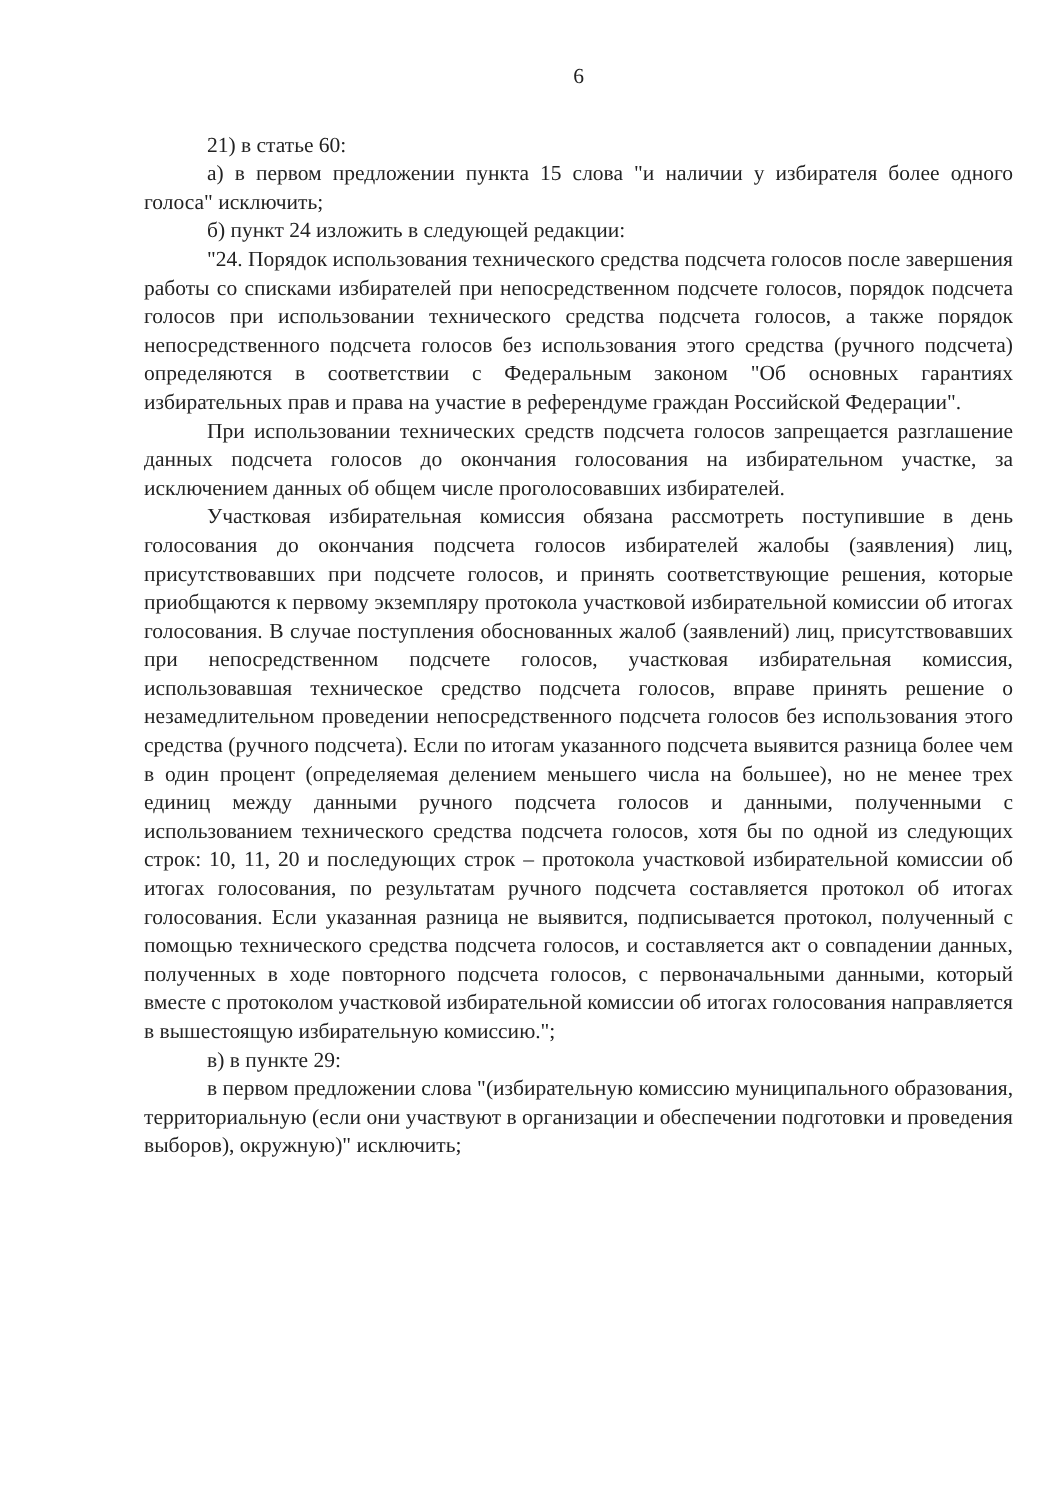6
21) в статье 60:
а) в первом предложении пункта 15 слова "и наличии у избирателя более одного голоса" исключить;
б) пункт 24 изложить в следующей редакции:
"24. Порядок использования технического средства подсчета голосов после завершения работы со списками избирателей при непосредственном подсчете голосов, порядок подсчета голосов при использовании технического средства подсчета голосов, а также порядок непосредственного подсчета голосов без использования этого средства (ручного подсчета) определяются в соответствии с Федеральным законом "Об основных гарантиях избирательных прав и права на участие в референдуме граждан Российской Федерации".
При использовании технических средств подсчета голосов запрещается разглашение данных подсчета голосов до окончания голосования на избирательном участке, за исключением данных об общем числе проголосовавших избирателей.
Участковая избирательная комиссия обязана рассмотреть поступившие в день голосования до окончания подсчета голосов избирателей жалобы (заявления) лиц, присутствовавших при подсчете голосов, и принять соответствующие решения, которые приобщаются к первому экземпляру протокола участковой избирательной комиссии об итогах голосования. В случае поступления обоснованных жалоб (заявлений) лиц, присутствовавших при непосредственном подсчете голосов, участковая избирательная комиссия, использовавшая техническое средство подсчета голосов, вправе принять решение о незамедлительном проведении непосредственного подсчета голосов без использования этого средства (ручного подсчета). Если по итогам указанного подсчета выявится разница более чем в один процент (определяемая делением меньшего числа на большее), но не менее трех единиц между данными ручного подсчета голосов и данными, полученными с использованием технического средства подсчета голосов, хотя бы по одной из следующих строк: 10, 11, 20 и последующих строк – протокола участковой избирательной комиссии об итогах голосования, по результатам ручного подсчета составляется протокол об итогах голосования. Если указанная разница не выявится, подписывается протокол, полученный с помощью технического средства подсчета голосов, и составляется акт о совпадении данных, полученных в ходе повторного подсчета голосов, с первоначальными данными, который вместе с протоколом участковой избирательной комиссии об итогах голосования направляется в вышестоящую избирательную комиссию.";
в) в пункте 29:
в первом предложении слова "(избирательную комиссию муниципального образования, территориальную (если они участвуют в организации и обеспечении подготовки и проведения выборов), окружную)" исключить;